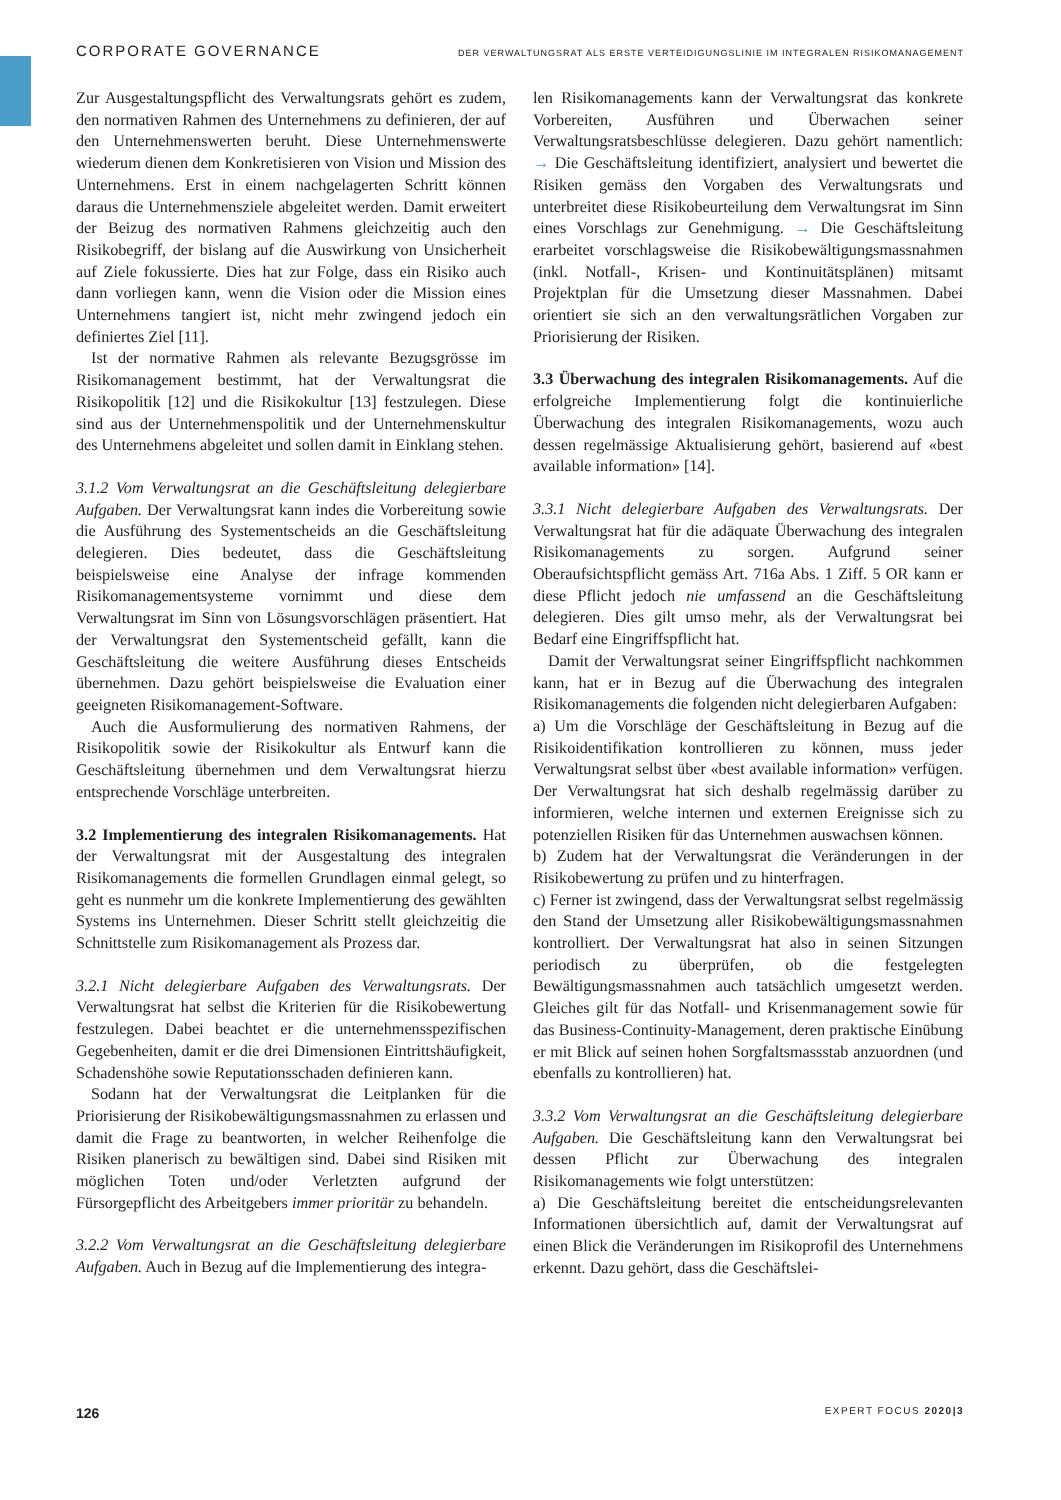CORPORATE GOVERNANCE DER VERWALTUNGSRAT ALS ERSTE VERTEIDIGUNGSLINIE IM INTEGRALEN RISIKOMANAGEMENT
Zur Ausgestaltungspflicht des Verwaltungsrats gehört es zudem, den normativen Rahmen des Unternehmens zu definieren, der auf den Unternehmenswerten beruht. Diese Unternehmenswerte wiederum dienen dem Konkretisieren von Vision und Mission des Unternehmens. Erst in einem nachgelagerten Schritt können daraus die Unternehmensziele abgeleitet werden. Damit erweitert der Beizug des normativen Rahmens gleichzeitig auch den Risikobegriff, der bislang auf die Auswirkung von Unsicherheit auf Ziele fokussierte. Dies hat zur Folge, dass ein Risiko auch dann vorliegen kann, wenn die Vision oder die Mission eines Unternehmens tangiert ist, nicht mehr zwingend jedoch ein definiertes Ziel [11].
Ist der normative Rahmen als relevante Bezugsgrösse im Risikomanagement bestimmt, hat der Verwaltungsrat die Risikopolitik [12] und die Risikokultur [13] festzulegen. Diese sind aus der Unternehmenspolitik und der Unternehmenskultur des Unternehmens abgeleitet und sollen damit in Einklang stehen.
3.1.2 Vom Verwaltungsrat an die Geschäftsleitung delegierbare Aufgaben. Der Verwaltungsrat kann indes die Vorbereitung sowie die Ausführung des Systementscheids an die Geschäftsleitung delegieren. Dies bedeutet, dass die Geschäftsleitung beispielsweise eine Analyse der infrage kommenden Risikomanagementsysteme vornimmt und diese dem Verwaltungsrat im Sinn von Lösungsvorschlägen präsentiert. Hat der Verwaltungsrat den Systementscheid gefällt, kann die Geschäftsleitung die weitere Ausführung dieses Entscheids übernehmen. Dazu gehört beispielsweise die Evaluation einer geeigneten Risikomanagement-Software.
Auch die Ausformulierung des normativen Rahmens, der Risikopolitik sowie der Risikokultur als Entwurf kann die Geschäftsleitung übernehmen und dem Verwaltungsrat hierzu entsprechende Vorschläge unterbreiten.
3.2 Implementierung des integralen Risikomanagements. Hat der Verwaltungsrat mit der Ausgestaltung des integralen Risikomanagements die formellen Grundlagen einmal gelegt, so geht es nunmehr um die konkrete Implementierung des gewählten Systems ins Unternehmen. Dieser Schritt stellt gleichzeitig die Schnittstelle zum Risikomanagement als Prozess dar.
3.2.1 Nicht delegierbare Aufgaben des Verwaltungsrats. Der Verwaltungsrat hat selbst die Kriterien für die Risikobewertung festzulegen. Dabei beachtet er die unternehmensspezifischen Gegebenheiten, damit er die drei Dimensionen Eintrittshäufigkeit, Schadenshöhe sowie Reputationsschaden definieren kann.
Sodann hat der Verwaltungsrat die Leitplanken für die Priorisierung der Risikobewältigungsmassnahmen zu erlassen und damit die Frage zu beantworten, in welcher Reihenfolge die Risiken planerisch zu bewältigen sind. Dabei sind Risiken mit möglichen Toten und/oder Verletzten aufgrund der Fürsorgepflicht des Arbeitgebers immer prioritär zu behandeln.
3.2.2 Vom Verwaltungsrat an die Geschäftsleitung delegierbare Aufgaben. Auch in Bezug auf die Implementierung des integra-
len Risikomanagements kann der Verwaltungsrat das konkrete Vorbereiten, Ausführen und Überwachen seiner Verwaltungsratsbeschlüsse delegieren. Dazu gehört namentlich: → Die Geschäftsleitung identifiziert, analysiert und bewertet die Risiken gemäss den Vorgaben des Verwaltungsrats und unterbreitet diese Risikobeurteilung dem Verwaltungsrat im Sinn eines Vorschlags zur Genehmigung. → Die Geschäftsleitung erarbeitet vorschlagsweise die Risikobewältigungsmassnahmen (inkl. Notfall-, Krisen- und Kontinuitätsplänen) mitsamt Projektplan für die Umsetzung dieser Massnahmen. Dabei orientiert sie sich an den verwaltungsrätlichen Vorgaben zur Priorisierung der Risiken.
3.3 Überwachung des integralen Risikomanagements. Auf die erfolgreiche Implementierung folgt die kontinuierliche Überwachung des integralen Risikomanagements, wozu auch dessen regelmässige Aktualisierung gehört, basierend auf «best available information» [14].
3.3.1 Nicht delegierbare Aufgaben des Verwaltungsrats. Der Verwaltungsrat hat für die adäquate Überwachung des integralen Risikomanagements zu sorgen. Aufgrund seiner Oberaufsichtspflicht gemäss Art. 716a Abs. 1 Ziff. 5 OR kann er diese Pflicht jedoch nie umfassend an die Geschäftsleitung delegieren. Dies gilt umso mehr, als der Verwaltungsrat bei Bedarf eine Eingriffspflicht hat.
Damit der Verwaltungsrat seiner Eingriffspflicht nachkommen kann, hat er in Bezug auf die Überwachung des integralen Risikomanagements die folgenden nicht delegierbaren Aufgaben:
a) Um die Vorschläge der Geschäftsleitung in Bezug auf die Risikoidentifikation kontrollieren zu können, muss jeder Verwaltungsrat selbst über «best available information» verfügen. Der Verwaltungsrat hat sich deshalb regelmässig darüber zu informieren, welche internen und externen Ereignisse sich zu potenziellen Risiken für das Unternehmen auswachsen können.
b) Zudem hat der Verwaltungsrat die Veränderungen in der Risikobewertung zu prüfen und zu hinterfragen.
c) Ferner ist zwingend, dass der Verwaltungsrat selbst regelmässig den Stand der Umsetzung aller Risikobewältigungsmassnahmen kontrolliert. Der Verwaltungsrat hat also in seinen Sitzungen periodisch zu überprüfen, ob die festgelegten Bewältigungsmassnahmen auch tatsächlich umgesetzt werden. Gleiches gilt für das Notfall- und Krisenmanagement sowie für das Business-Continuity-Management, deren praktische Einübung er mit Blick auf seinen hohen Sorgfaltsmassstab anzuordnen (und ebenfalls zu kontrollieren) hat.
3.3.2 Vom Verwaltungsrat an die Geschäftsleitung delegierbare Aufgaben. Die Geschäftsleitung kann den Verwaltungsrat bei dessen Pflicht zur Überwachung des integralen Risikomanagements wie folgt unterstützen:
a) Die Geschäftsleitung bereitet die entscheidungsrelevanten Informationen übersichtlich auf, damit der Verwaltungsrat auf einen Blick die Veränderungen im Risikoprofil des Unternehmens erkennt. Dazu gehört, dass die Geschäftslei-
126 EXPERT FOCUS 2020|3